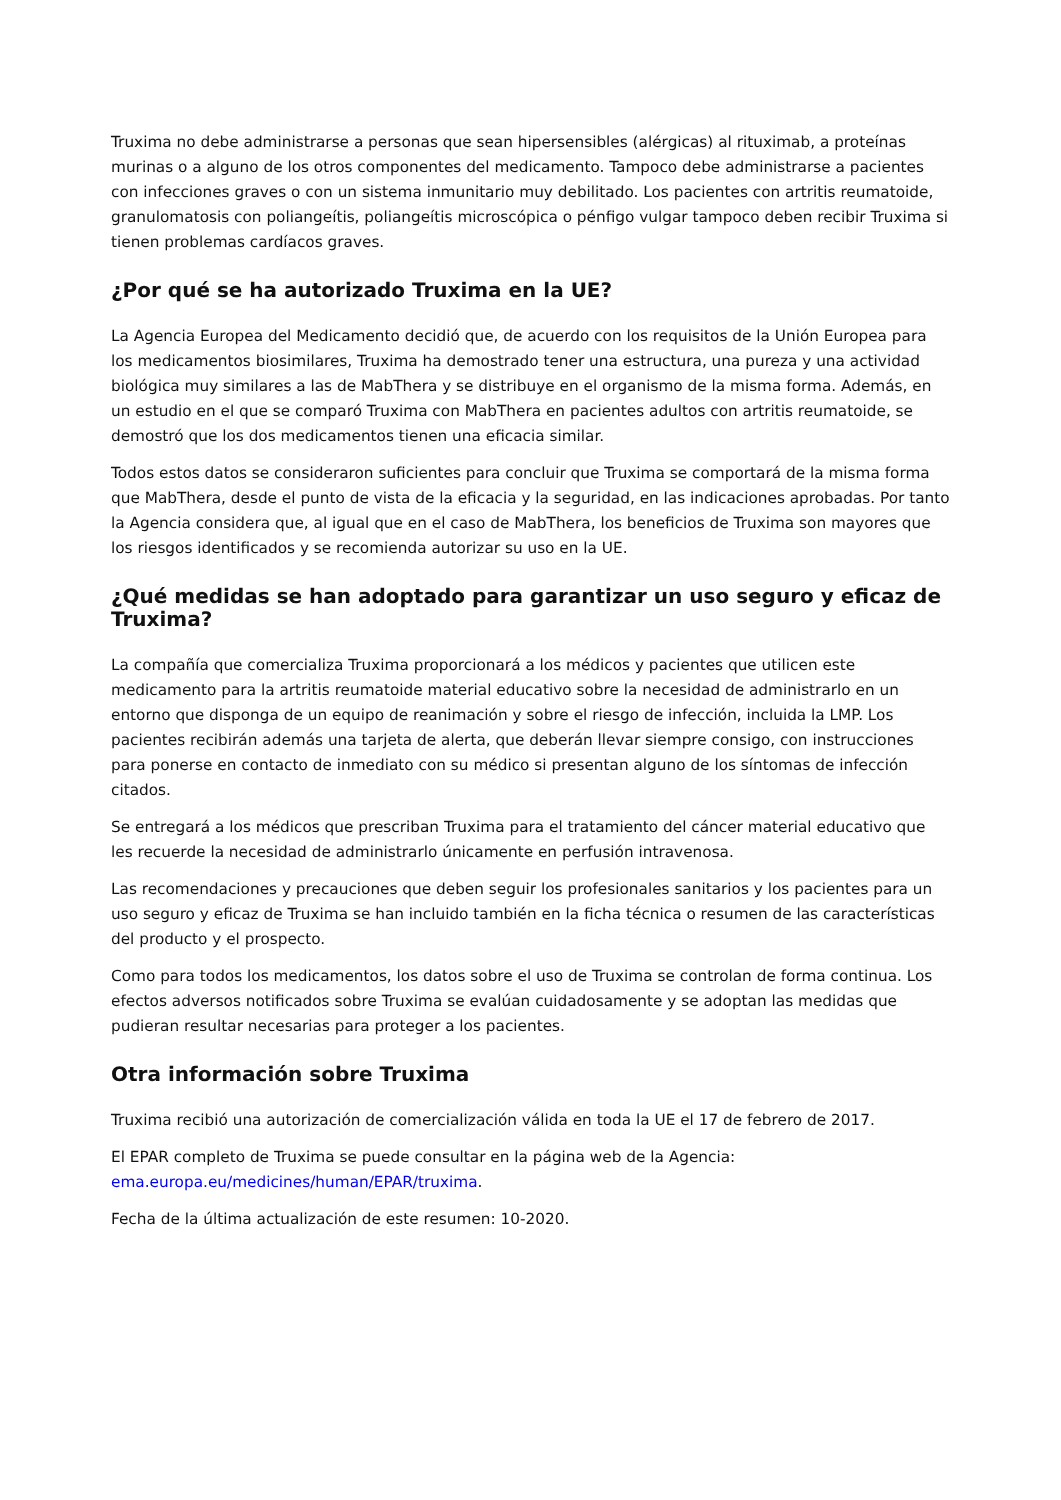Truxima no debe administrarse a personas que sean hipersensibles (alérgicas) al rituximab, a proteínas murinas o a alguno de los otros componentes del medicamento. Tampoco debe administrarse a pacientes con infecciones graves o con un sistema inmunitario muy debilitado. Los pacientes con artritis reumatoide, granulomatosis con poliangeítis, poliangeítis microscópica o pénfigo vulgar tampoco deben recibir Truxima si tienen problemas cardíacos graves.
¿Por qué se ha autorizado Truxima en la UE?
La Agencia Europea del Medicamento decidió que, de acuerdo con los requisitos de la Unión Europea para los medicamentos biosimilares, Truxima ha demostrado tener una estructura, una pureza y una actividad biológica muy similares a las de MabThera y se distribuye en el organismo de la misma forma. Además, en un estudio en el que se comparó Truxima con MabThera en pacientes adultos con artritis reumatoide, se demostró que los dos medicamentos tienen una eficacia similar.
Todos estos datos se consideraron suficientes para concluir que Truxima se comportará de la misma forma que MabThera, desde el punto de vista de la eficacia y la seguridad, en las indicaciones aprobadas. Por tanto la Agencia considera que, al igual que en el caso de MabThera, los beneficios de Truxima son mayores que los riesgos identificados y se recomienda autorizar su uso en la UE.
¿Qué medidas se han adoptado para garantizar un uso seguro y eficaz de Truxima?
La compañía que comercializa Truxima proporcionará a los médicos y pacientes que utilicen este medicamento para la artritis reumatoide material educativo sobre la necesidad de administrarlo en un entorno que disponga de un equipo de reanimación y sobre el riesgo de infección, incluida la LMP. Los pacientes recibirán además una tarjeta de alerta, que deberán llevar siempre consigo, con instrucciones para ponerse en contacto de inmediato con su médico si presentan alguno de los síntomas de infección citados.
Se entregará a los médicos que prescriban Truxima para el tratamiento del cáncer material educativo que les recuerde la necesidad de administrarlo únicamente en perfusión intravenosa.
Las recomendaciones y precauciones que deben seguir los profesionales sanitarios y los pacientes para un uso seguro y eficaz de Truxima se han incluido también en la ficha técnica o resumen de las características del producto y el prospecto.
Como para todos los medicamentos, los datos sobre el uso de Truxima se controlan de forma continua. Los efectos adversos notificados sobre Truxima se evalúan cuidadosamente y se adoptan las medidas que pudieran resultar necesarias para proteger a los pacientes.
Otra información sobre Truxima
Truxima recibió una autorización de comercialización válida en toda la UE el 17 de febrero de 2017.
El EPAR completo de Truxima se puede consultar en la página web de la Agencia: ema.europa.eu/medicines/human/EPAR/truxima.
Fecha de la última actualización de este resumen: 10-2020.